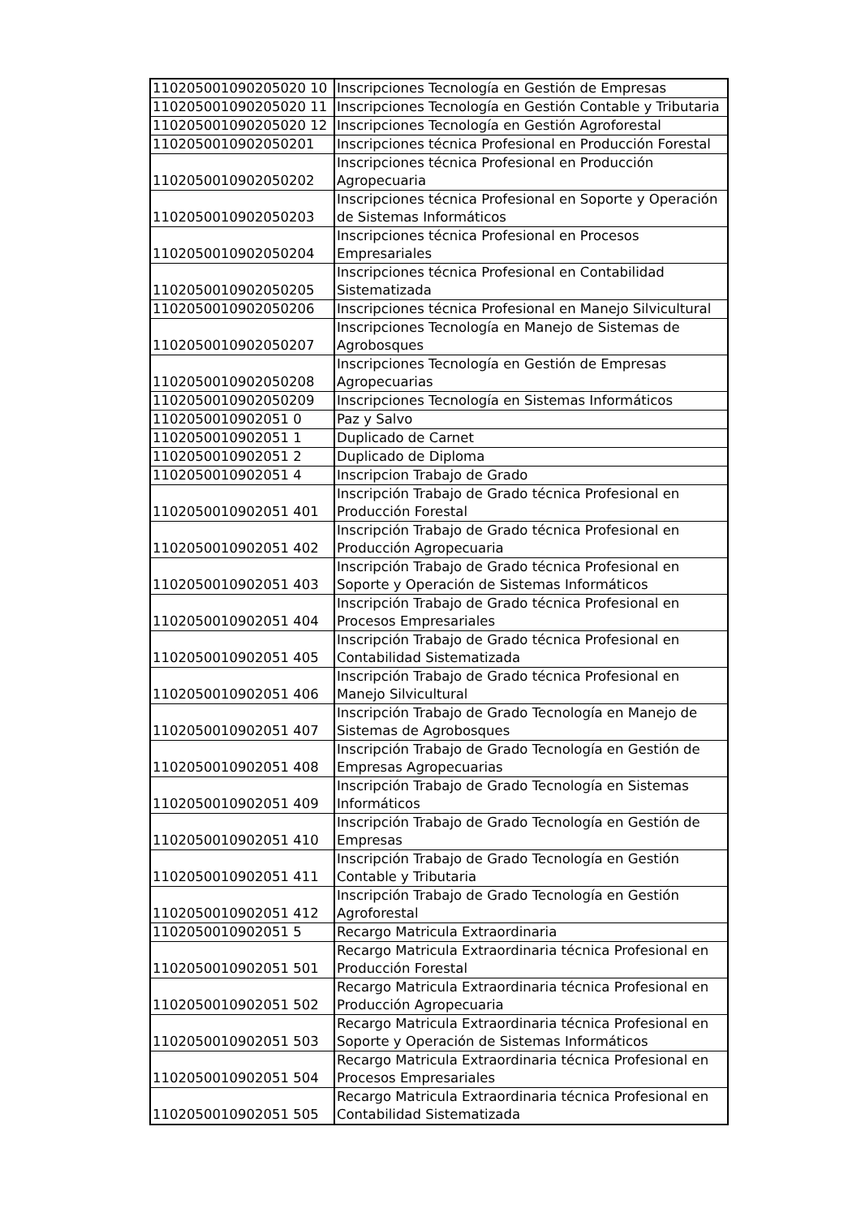| 110205001090205020 10 | Inscripciones Tecnología en Gestión de Empresas |
| 110205001090205020 11 | Inscripciones Tecnología en Gestión Contable y Tributaria |
| 110205001090205020 12 | Inscripciones Tecnología en Gestión Agroforestal |
| 1102050010902050201 | Inscripciones técnica Profesional en Producción Forestal |
| 1102050010902050202 | Inscripciones técnica Profesional en Producción Agropecuaria |
| 1102050010902050203 | Inscripciones técnica Profesional en Soporte y Operación de Sistemas Informáticos |
| 1102050010902050204 | Inscripciones técnica Profesional en Procesos Empresariales |
| 1102050010902050205 | Inscripciones técnica Profesional en Contabilidad Sistematizada |
| 1102050010902050206 | Inscripciones técnica Profesional en Manejo Silvicultural |
| 1102050010902050207 | Inscripciones Tecnología en Manejo de Sistemas de Agrobosques |
| 1102050010902050208 | Inscripciones Tecnología en Gestión de Empresas Agropecuarias |
| 1102050010902050209 | Inscripciones Tecnología en Sistemas Informáticos |
| 1102050010902051 0 | Paz y Salvo |
| 1102050010902051 1 | Duplicado de Carnet |
| 1102050010902051 2 | Duplicado de Diploma |
| 1102050010902051 4 | Inscripcion Trabajo de Grado |
| 1102050010902051 401 | Inscripción Trabajo de Grado técnica Profesional en Producción Forestal |
| 1102050010902051 402 | Inscripción Trabajo de Grado técnica Profesional en Producción Agropecuaria |
| 1102050010902051 403 | Inscripción Trabajo de Grado técnica Profesional en Soporte y Operación de Sistemas Informáticos |
| 1102050010902051 404 | Inscripción Trabajo de Grado técnica Profesional en Procesos Empresariales |
| 1102050010902051 405 | Inscripción Trabajo de Grado técnica Profesional en Contabilidad Sistematizada |
| 1102050010902051 406 | Inscripción Trabajo de Grado técnica Profesional en Manejo Silvicultural |
| 1102050010902051 407 | Inscripción Trabajo de Grado Tecnología en Manejo de Sistemas de Agrobosques |
| 1102050010902051 408 | Inscripción Trabajo de Grado Tecnología en Gestión de Empresas Agropecuarias |
| 1102050010902051 409 | Inscripción Trabajo de Grado Tecnología en Sistemas Informáticos |
| 1102050010902051 410 | Inscripción Trabajo de Grado Tecnología en Gestión de Empresas |
| 1102050010902051 411 | Inscripción Trabajo de Grado Tecnología en Gestión Contable y Tributaria |
| 1102050010902051 412 | Inscripción Trabajo de Grado Tecnología en Gestión Agroforestal |
| 1102050010902051 5 | Recargo Matricula Extraordinaria |
| 1102050010902051 501 | Recargo Matricula Extraordinaria técnica Profesional en Producción Forestal |
| 1102050010902051 502 | Recargo Matricula Extraordinaria técnica Profesional en Producción Agropecuaria |
| 1102050010902051 503 | Recargo Matricula Extraordinaria técnica Profesional en Soporte y Operación de Sistemas Informáticos |
| 1102050010902051 504 | Recargo Matricula Extraordinaria técnica Profesional en Procesos Empresariales |
| 1102050010902051 505 | Recargo Matricula Extraordinaria técnica Profesional en Contabilidad Sistematizada |